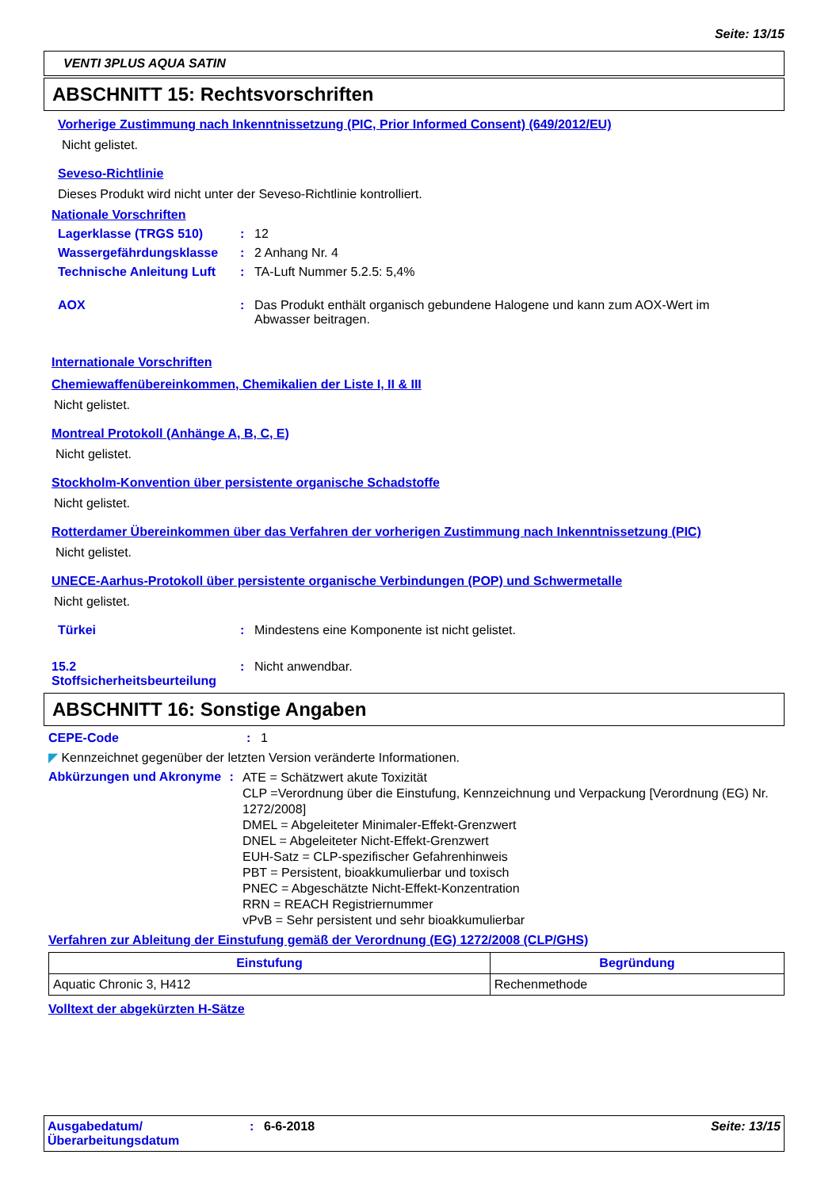Seite: 13/15
VENTI 3PLUS AQUA SATIN
ABSCHNITT 15: Rechtsvorschriften
Vorherige Zustimmung nach Inkenntnissetzung (PIC, Prior Informed Consent) (649/2012/EU)
Nicht gelistet.
Seveso-Richtlinie
Dieses Produkt wird nicht unter der Seveso-Richtlinie kontrolliert.
Nationale Vorschriften
Lagerklasse (TRGS 510): 12
Wassergefährdungsklasse: 2 Anhang Nr. 4
Technische Anleitung Luft: TA-Luft Nummer 5.2.5: 5,4%
AOX: Das Produkt enthält organisch gebundene Halogene und kann zum AOX-Wert im Abwasser beitragen.
Internationale Vorschriften
Chemiewaffenübereinkommen, Chemikalien der Liste I, II & III
Nicht gelistet.
Montreal Protokoll (Anhänge A, B, C, E)
Nicht gelistet.
Stockholm-Konvention über persistente organische Schadstoffe
Nicht gelistet.
Rotterdamer Übereinkommen über das Verfahren der vorherigen Zustimmung nach Inkenntnissetzung (PIC)
Nicht gelistet.
UNECE-Aarhus-Protokoll über persistente organische Verbindungen (POP) und Schwermetalle
Nicht gelistet.
Türkei: Mindestens eine Komponente ist nicht gelistet.
15.2
Stoffsicherheitsbeurteilung: Nicht anwendbar.
ABSCHNITT 16: Sonstige Angaben
CEPE-Code: 1
◤ Kennzeichnet gegenüber der letzten Version veränderte Informationen.
Abkürzungen und Akronyme: ATE = Schätzwert akute Toxizität
CLP =Verordnung über die Einstufung, Kennzeichnung und Verpackung [Verordnung (EG) Nr. 1272/2008]
DMEL = Abgeleiteter Minimaler-Effekt-Grenzwert
DNEL = Abgeleiteter Nicht-Effekt-Grenzwert
EUH-Satz = CLP-spezifischer Gefahrenhinweis
PBT = Persistent, bioakkumulierbar und toxisch
PNEC = Abgeschätzte Nicht-Effekt-Konzentration
RRN = REACH Registriernummer
vPvB = Sehr persistent und sehr bioakkumulierbar
Verfahren zur Ableitung der Einstufung gemäß der Verordnung (EG) 1272/2008 (CLP/GHS)
| Einstufung | Begründung |
| --- | --- |
| Aquatic Chronic 3, H412 | Rechenmethode |
Volltext der abgekürzten H-Sätze
Ausgabedatum/
Überarbeitungsdatum: 6-6-2018 Seite: 13/15